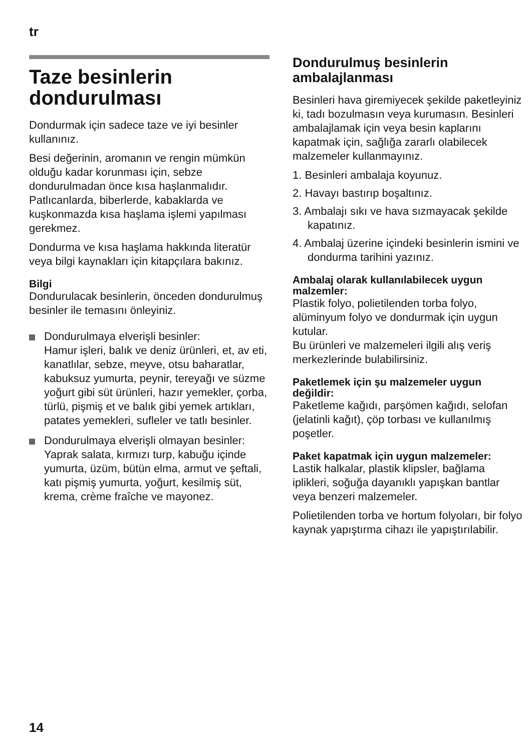tr
Taze besinlerin dondurulması
Dondurmak için sadece taze ve iyi besinler kullanınız.
Besi değerinin, aromanın ve rengin mümkün olduğu kadar korunması için, sebze dondurulmadan önce kısa haşlanmalıdır. Patlıcanlarda, biberlerde, kabaklarda ve kuşkonmazda kısa haşlama işlemi yapılması gerekmez.
Dondurma ve kısa haşlama hakkında literatür veya bilgi kaynakları için kitapçılara bakınız.
Bilgi
Dondurulacak besinlerin, önceden dondurulmuş besinler ile temasını önleyiniz.
Dondurulmaya elverişli besinler:
Hamur işleri, balık ve deniz ürünleri, et, av eti, kanatlılar, sebze, meyve, otsu baharatlar, kabuksuz yumurta, peynir, tereyağı ve süzme yoğurt gibi süt ürünleri, hazır yemekler, çorba, türlü, pişmiş et ve balık gibi yemek artıkları, patates yemekleri, sufleler ve tatlı besinler.
Dondurulmaya elverişli olmayan besinler:
Yaprak salata, kırmızı turp, kabuğu içinde yumurta, üzüm, bütün elma, armut ve şeftali, katı pişmiş yumurta, yoğurt, kesilmiş süt, krema, crème fraîche ve mayonez.
Dondurulmuş besinlerin ambalajlanması
Besinleri hava giremiyecek şekilde paketleyiniz ki, tadı bozulmasın veya kurumasın. Besinleri ambalajlamak için veya besin kaplarını kapatmak için, sağlığa zararlı olabilecek malzemeler kullanmayınız.
1. Besinleri ambalaja koyunuz.
2. Havayı bastırıp boşaltınız.
3. Ambalajı sıkı ve hava sızmayacak şekilde kapatınız.
4. Ambalaj üzerine içindeki besinlerin ismini ve dondurma tarihini yazınız.
Ambalaj olarak kullanılabilecek uygun malzemler:
Plastik folyo, polietilenden torba folyo, alüminyum folyo ve dondurmak için uygun kutular.
Bu ürünleri ve malzemeleri ilgili alış veriş merkezlerinde bulabilirsiniz.
Paketlemek için şu malzemeler uygun değildir:
Paketleme kağıdı, parşömen kağıdı, selofan (jelatinli kağıt), çöp torbası ve kullanılmış poşetler.
Paket kapatmak için uygun malzemeler:
Lastik halkalar, plastik klipsler, bağlama iplikleri, soğuğa dayanıklı yapışkan bantlar veya benzeri malzemeler.
Polietilenden torba ve hortum folyoları, bir folyo kaynak yapıştırma cihazı ile yapıştırılabilir.
14